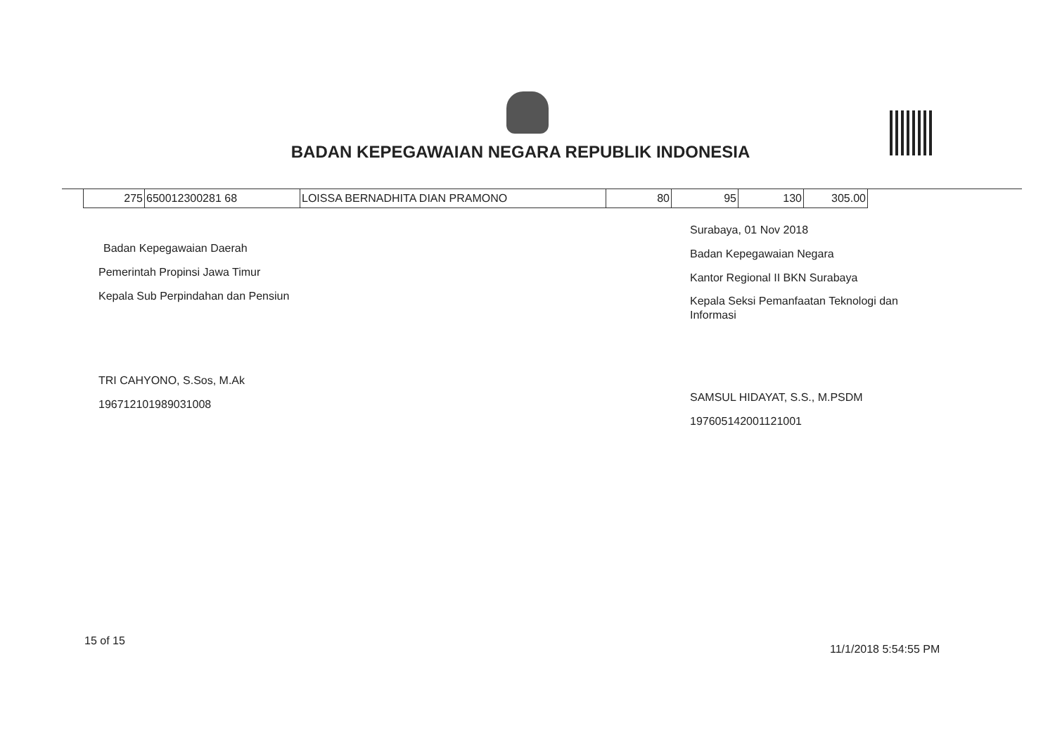BADAN KEPEGAWAIAN NEGARA REPUBLIK INDONESIA
| 275 | 650012300281 68 | LOISSA BERNADHITA DIAN PRAMONO | 80 | 95 | 130 | 305.00 |
Badan Kepegawaian Daerah
Pemerintah Propinsi Jawa Timur
Kepala Sub Perpindahan dan Pensiun
TRI CAHYONO, S.Sos, M.Ak
196712101989031008
Surabaya, 01 Nov 2018
Badan Kepegawaian Negara
Kantor Regional II BKN Surabaya
Kepala Seksi Pemanfaatan Teknologi dan
Informasi
SAMSUL HIDAYAT, S.S., M.PSDM
197605142001121001
15 of 15
11/1/2018 5:54:55 PM